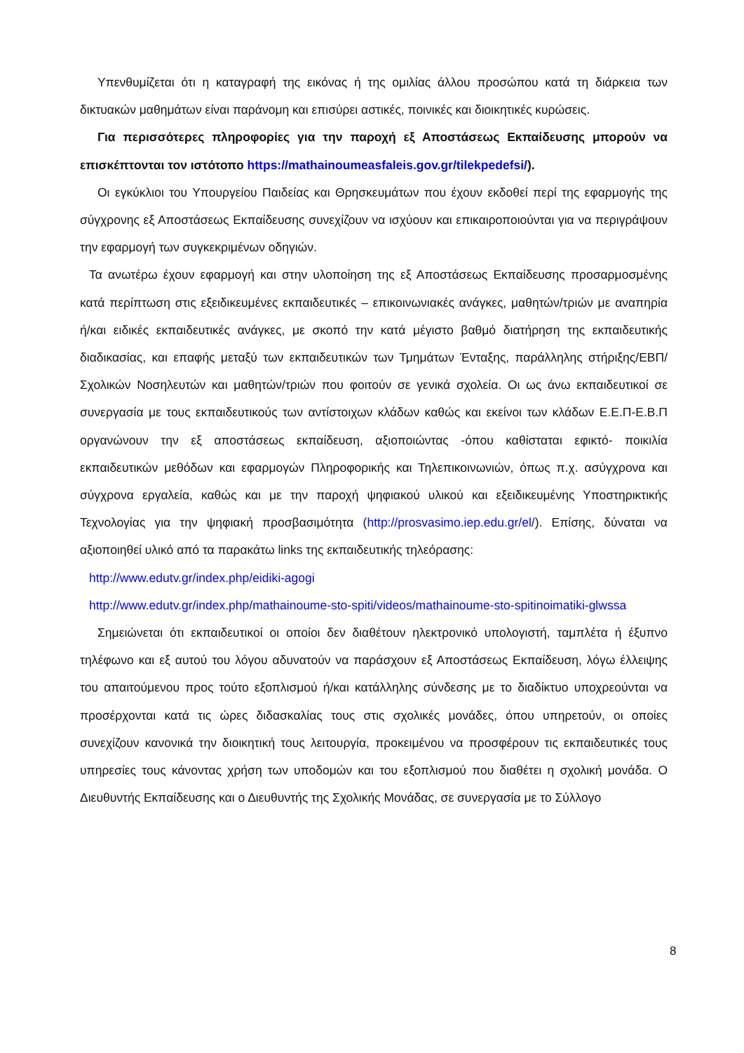Υπενθυμίζεται ότι η καταγραφή της εικόνας ή της ομιλίας άλλου προσώπου κατά τη διάρκεια των δικτυακών μαθημάτων είναι παράνομη και επισύρει αστικές, ποινικές και διοικητικές κυρώσεις.
Για περισσότερες πληροφορίες για την παροχή εξ Αποστάσεως Εκπαίδευσης μπορούν να επισκέπτονται τον ιστότοπο https://mathainoumeasfaleis.gov.gr/tilekpedefsi/).
Οι εγκύκλιοι του Υπουργείου Παιδείας και Θρησκευμάτων που έχουν εκδοθεί περί της εφαρμογής της σύγχρονης εξ Αποστάσεως Εκπαίδευσης συνεχίζουν να ισχύουν και επικαιροποιούνται για να περιγράψουν την εφαρμογή των συγκεκριμένων οδηγιών.
Τα ανωτέρω έχουν εφαρμογή και στην υλοποίηση της εξ Αποστάσεως Εκπαίδευσης προσαρμοσμένης κατά περίπτωση στις εξειδικευμένες εκπαιδευτικές – επικοινωνιακές ανάγκες, μαθητών/τριών με αναπηρία ή/και ειδικές εκπαιδευτικές ανάγκες, με σκοπό την κατά μέγιστο βαθμό διατήρηση της εκπαιδευτικής διαδικασίας, και επαφής μεταξύ των εκπαιδευτικών των Τμημάτων Ένταξης, παράλληλης στήριξης/ΕΒΠ/ Σχολικών Νοσηλευτών και μαθητών/τριών που φοιτούν σε γενικά σχολεία. Οι ως άνω εκπαιδευτικοί σε συνεργασία με τους εκπαιδευτικούς των αντίστοιχων κλάδων καθώς και εκείνοι των κλάδων Ε.Ε.Π-Ε.Β.Π οργανώνουν την εξ αποστάσεως εκπαίδευση, αξιοποιώντας -όπου καθίσταται εφικτό- ποικιλία εκπαιδευτικών μεθόδων και εφαρμογών Πληροφορικής και Τηλεπικοινωνιών, όπως π.χ. ασύγχρονα και σύγχρονα εργαλεία, καθώς και με την παροχή ψηφιακού υλικού και εξειδικευμένης Υποστηρικτικής Τεχνολογίας για την ψηφιακή προσβασιμότητα (http://prosvasimo.iep.edu.gr/el/). Επίσης, δύναται να αξιοποιηθεί υλικό από τα παρακάτω links της εκπαιδευτικής τηλεόρασης:
http://www.edutv.gr/index.php/eidiki-agogi
http://www.edutv.gr/index.php/mathainoume-sto-spiti/videos/mathainoume-sto-spitinoimatiki-glwssa
Σημειώνεται ότι εκπαιδευτικοί οι οποίοι δεν διαθέτουν ηλεκτρονικό υπολογιστή, ταμπλέτα ή έξυπνο τηλέφωνο και εξ αυτού του λόγου αδυνατούν να παράσχουν εξ Αποστάσεως Εκπαίδευση, λόγω έλλειψης του απαιτούμενου προς τούτο εξοπλισμού ή/και κατάλληλης σύνδεσης με το διαδίκτυο υποχρεούνται να προσέρχονται κατά τις ώρες διδασκαλίας τους στις σχολικές μονάδες, όπου υπηρετούν, οι οποίες συνεχίζουν κανονικά την διοικητική τους λειτουργία, προκειμένου να προσφέρουν τις εκπαιδευτικές τους υπηρεσίες τους κάνοντας χρήση των υποδομών και του εξοπλισμού που διαθέτει η σχολική μονάδα. Ο Διευθυντής Εκπαίδευσης και ο Διευθυντής της Σχολικής Μονάδας, σε συνεργασία με το Σύλλογο
8